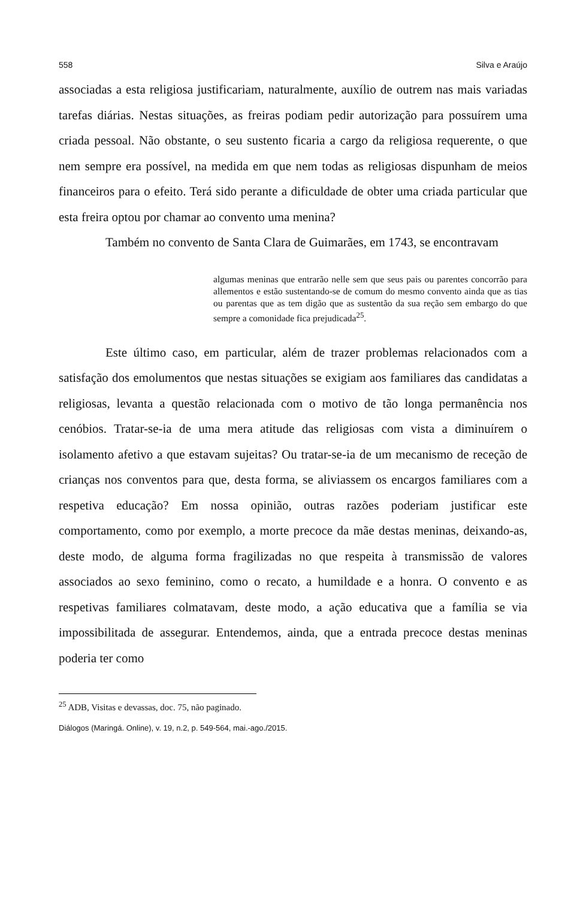558 Silva e Araújo
associadas a esta religiosa justificariam, naturalmente, auxílio de outrem nas mais variadas tarefas diárias. Nestas situações, as freiras podiam pedir autorização para possuírem uma criada pessoal. Não obstante, o seu sustento ficaria a cargo da religiosa requerente, o que nem sempre era possível, na medida em que nem todas as religiosas dispunham de meios financeiros para o efeito. Terá sido perante a dificuldade de obter uma criada particular que esta freira optou por chamar ao convento uma menina?
Também no convento de Santa Clara de Guimarães, em 1743, se encontravam
algumas meninas que entrarão nelle sem que seus pais ou parentes concorrão para allementos e estão sustentando-se de comum do mesmo convento ainda que as tias ou parentas que as tem digão que as sustentão da sua reção sem embargo do que sempre a comonidade fica prejudicada<sup>25</sup>.
Este último caso, em particular, além de trazer problemas relacionados com a satisfação dos emolumentos que nestas situações se exigiam aos familiares das candidatas a religiosas, levanta a questão relacionada com o motivo de tão longa permanência nos cenóbios. Tratar-se-ia de uma mera atitude das religiosas com vista a diminuírem o isolamento afetivo a que estavam sujeitas? Ou tratar-se-ia de um mecanismo de receção de crianças nos conventos para que, desta forma, se aliviassem os encargos familiares com a respetiva educação? Em nossa opinião, outras razões poderiam justificar este comportamento, como por exemplo, a morte precoce da mãe destas meninas, deixando-as, deste modo, de alguma forma fragilizadas no que respeita à transmissão de valores associados ao sexo feminino, como o recato, a humildade e a honra. O convento e as respetivas familiares colmatavam, deste modo, a ação educativa que a família se via impossibilitada de assegurar. Entendemos, ainda, que a entrada precoce destas meninas poderia ter como
<sup>25</sup> ADB, Visitas e devassas, doc. 75, não paginado.
Diálogos (Maringá. Online), v. 19, n.2, p. 549-564, mai.-ago./2015.